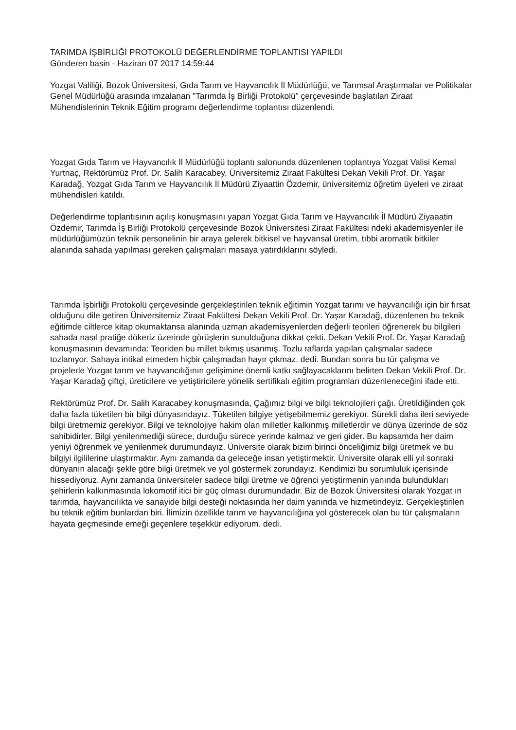TARIMDA İŞBİRLİĞİ PROTOKOLÜ DEĞERLENDİRME TOPLANTISI YAPILDI
Gönderen basin - Haziran 07 2017 14:59:44
Yozgat Valiliği, Bozok Üniversitesi, Gıda Tarım ve Hayvancılık İl Müdürlüğü, ve Tarımsal Araştırmalar ve Politikalar Genel Müdürlüğü arasında imzalanan "Tarımda İş Birliği Protokolü" çerçevesinde başlatılan Ziraat Mühendislerinin Teknik Eğitim programı değerlendirme toplantısı düzenlendi.
Yozgat Gıda Tarım ve Hayvancılık İl Müdürlüğü toplantı salonunda düzenlenen toplantıya Yozgat Valisi Kemal Yurtnaç, Rektörümüz Prof. Dr. Salih Karacabey, Üniversitemiz Ziraat Fakültesi Dekan Vekili Prof. Dr. Yaşar Karadağ, Yozgat Gıda Tarım ve Hayvancılık İl Müdürü Ziyaattin Özdemir, üniversitemiz öğretim üyeleri ve ziraat mühendisleri katıldı.
Değerlendirme toplantısının açılış konuşmasını yapan Yozgat Gıda Tarım ve Hayvancılık İl Müdürü Ziyaaatin Özdemir, Tarımda İş Birliği Protokolü çerçevesinde Bozok Üniversitesi Ziraat Fakültesi ndeki akademisyenler ile müdürlüğümüzün teknik personelinin bir araya gelerek bitkisel ve hayvansal üretim, tıbbi aromatik bitkiler alanında sahada yapılması gereken çalışmaları masaya yatırdıklarını söyledi.
Tarımda İşbirliği Protokolü çerçevesinde gerçekleştirilen teknik eğitimin Yozgat tarımı ve hayvancılığı için bir fırsat olduğunu dile getiren Üniversitemiz Ziraat Fakültesi Dekan Vekili Prof. Dr. Yaşar Karadağ, düzenlenen bu teknik eğitimde ciltlerce kitap okumaktansa alanında uzman akademisyenlerden değerli teorileri öğrenerek bu bilgileri sahada nasıl pratiğe dökeriz üzerinde görüşlerin sunulduğuna dikkat çekti. Dekan Vekili Prof. Dr. Yaşar Karadağ konuşmasının devamında: Teoriden bu millet bıkmış usanmış. Tozlu raflarda yapılan çalışmalar sadece tozlanıyor. Sahaya intikal etmeden hiçbir çalışmadan hayır çıkmaz. dedi. Bundan sonra bu tür çalışma ve projelerle Yozgat tarım ve hayvancılığının gelişimine önemli katkı sağlayacaklarını belirten Dekan Vekili Prof. Dr. Yaşar Karadağ çiftçi, üreticilere ve yetiştiricilere yönelik sertifikalı eğitim programları düzenleneceğini ifade etti.
Rektörümüz Prof. Dr. Salih Karacabey konuşmasında, Çağımız bilgi ve bilgi teknolojileri çağı. Üretildiğinden çok daha fazla tüketilen bir bilgi dünyasındayız. Tüketilen bilgiye yetişebilmemiz gerekiyor. Sürekli daha ileri seviyede bilgi üretmemiz gerekiyor. Bilgi ve teknolojiye hakim olan milletler kalkınmış milletlerdir ve dünya üzerinde de söz sahibidirler. Bilgi yenilenmediği sürece, durduğu sürece yerinde kalmaz ve geri gider. Bu kapsamda her daim yeniyi öğrenmek ve yenilenmek durumundayız. Üniversite olarak bizim birinci önceliğimiz bilgi üretmek ve bu bilgiyi ilgililerine ulaştırmaktır. Aynı zamanda da geleceğe insan yetiştirmektir. Üniversite olarak elli yıl sonraki dünyanın alacağı şekle göre bilgi üretmek ve yol göstermek zorundayız. Kendimizi bu sorumluluk içerisinde hissediyoruz. Aynı zamanda üniversiteler sadece bilgi üretme ve öğrenci yetiştirmenin yanında bulundukları şehirlerin kalkınmasında lokomotif itici bir güç olması durumundadır. Biz de Bozok Üniversitesi olarak Yozgat ın tarımda, hayvancılıkta ve sanayide bilgi desteği noktasında her daim yanında ve hizmetindeyiz. Gerçekleştirilen bu teknik eğitim bunlardan biri. İlimizin özellikle tarım ve hayvancılığına yol gösterecek olan bu tür çalışmaların hayata geçmesinde emeği geçenlere teşekkür ediyorum. dedi.